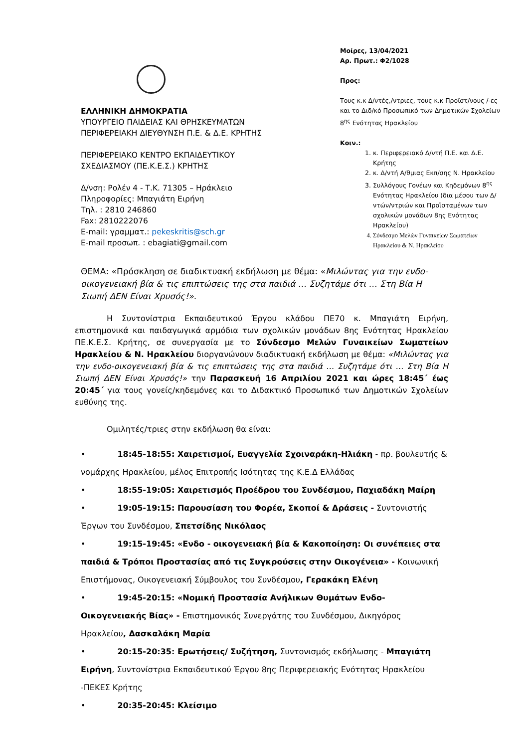ΕΛΛΗΝΙΚΗ ΔΗΜΟΚΡΑΤΙΑ
ΥΠΟΥΡΓΕΙΟ ΠΑΙΔΕΙΑΣ ΚΑΙ ΘΡΗΣΚΕΥΜΑΤΩΝ
ΠΕΡΙΦΕΡΕΙΑΚΗ ΔΙΕΥΘΥΝΣΗ Π.Ε. & Δ.Ε. ΚΡΗΤΗΣ
ΠΕΡΙΦΕΡΕΙΑΚΟ ΚΕΝΤΡΟ ΕΚΠΑΙΔΕΥΤΙΚΟΥ
ΣΧΕΔΙΑΣΜΟΥ (ΠΕ.Κ.Ε.Σ.) ΚΡΗΤΗΣ
Δ/νση: Ρολέν 4 - Τ.Κ. 71305 – Ηράκλειο
Πληροφορίες: Μπαγιάτη Ειρήνη
Τηλ. : 2810 246860
Fax: 2810222076
E-mail: γραμματ.: pekeskritis@sch.gr
E-mail προσωπ. : ebagiati@gmail.com
Μοίρες, 13/04/2021
Αρ. Πρωτ.: Φ2/1028
Προς:
Τους κ.κ Δ/ντές,/ντριες, τους κ.κ Προϊστ/νους /-ες και το Διδ/κό Προσωπικό των Δημοτικών Σχολείων 8<sup>ης</sup> Ενότητας Ηρακλείου
Κοιν.:
1. κ. Περιφερειακό Δ/ντή Π.Ε. και Δ.Ε. Κρήτης
2. κ. Δ/ντή Α/θμιας Εκπ/σης Ν. Ηρακλείου
3. Συλλόγους Γονέων και Κηδεμόνων 8<sup>ης</sup> Ενότητας Ηρακλείου (δια μέσου των Δ/ντών/ντριών και Προϊσταμένων των σχολικών μονάδων 8ης Ενότητας Ηρακλείου)
4. Σύνδεσμο Μελών Γυναικείων Σωματείων Ηρακλείου & Ν. Ηρακλείου
ΘΕΜΑ: «Πρόσκληση σε διαδικτυακή εκδήλωση με θέμα: «Μιλώντας για την ενδο-οικογενειακή βία & τις επιπτώσεις της στα παιδιά … Συζητάμε ότι … Στη Βία Η Σιωπή ΔΕΝ Είναι Χρυσός!».
Η Συντονίστρια Εκπαιδευτικού Έργου κλάδου ΠΕ70 κ. Μπαγιάτη Ειρήνη, επιστημονικά και παιδαγωγικά αρμόδια των σχολικών μονάδων 8ης Ενότητας Ηρακλείου ΠΕ.Κ.Ε.Σ. Κρήτης, σε συνεργασία με το Σύνδεσμο Μελών Γυναικείων Σωματείων Ηρακλείου & Ν. Ηρακλείου διοργανώνουν διαδικτυακή εκδήλωση με θέμα: «Μιλώντας για την ενδο-οικογενειακή βία & τις επιπτώσεις της στα παιδιά … Συζητάμε ότι … Στη Βία Η Σιωπή ΔΕΝ Είναι Χρυσός!» την Παρασκευή 16 Απριλίου 2021 και ώρες 18:45΄ έως 20:45΄ για τους γονείς/κηδεμόνες και το Διδακτικό Προσωπικό των Δημοτικών Σχολείων ευθύνης της.
Ομιλητές/τριες στην εκδήλωση θα είναι:
• 18:45-18:55: Χαιρετισμοί, Ευαγγελία Σχοιναράκη-Ηλιάκη - πρ. βουλευτής & νομάρχης Ηρακλείου, μέλος Επιτροπής Ισότητας της Κ.Ε.Δ Ελλάδας
• 18:55-19:05: Χαιρετισμός Προέδρου του Συνδέσμου, Παχιαδάκη Μαίρη
• 19:05-19:15: Παρουσίαση του Φορέα, Σκοποί & Δράσεις - Συντονιστής Έργων του Συνδέσμου, Σπετσίδης Νικόλαος
• 19:15-19:45: «Ενδο - οικογενειακή βία & Κακοποίηση: Οι συνέπειες στα παιδιά & Τρόποι Προστασίας από τις Συγκρούσεις στην Οικογένεια» - Κοινωνική Επιστήμονας, Οικογενειακή Σύμβουλος του Συνδέσμου, Γερακάκη Ελένη
• 19:45-20:15: «Νομική Προστασία Ανήλικων Θυμάτων Ενδο-Οικογενειακής Βίας» - Επιστημονικός Συνεργάτης του Συνδέσμου, Δικηγόρος Ηρακλείου, Δασκαλάκη Μαρία
• 20:15-20:35: Ερωτήσεις/ Συζήτηση, Συντονισμός εκδήλωσης - Μπαγιάτη Ειρήνη, Συντονίστρια Εκπαιδευτικού Έργου 8ης Περιφερειακής Ενότητας Ηρακλείου -ΠΕΚΕΣ Κρήτης
• 20:35-20:45: Κλείσιμο